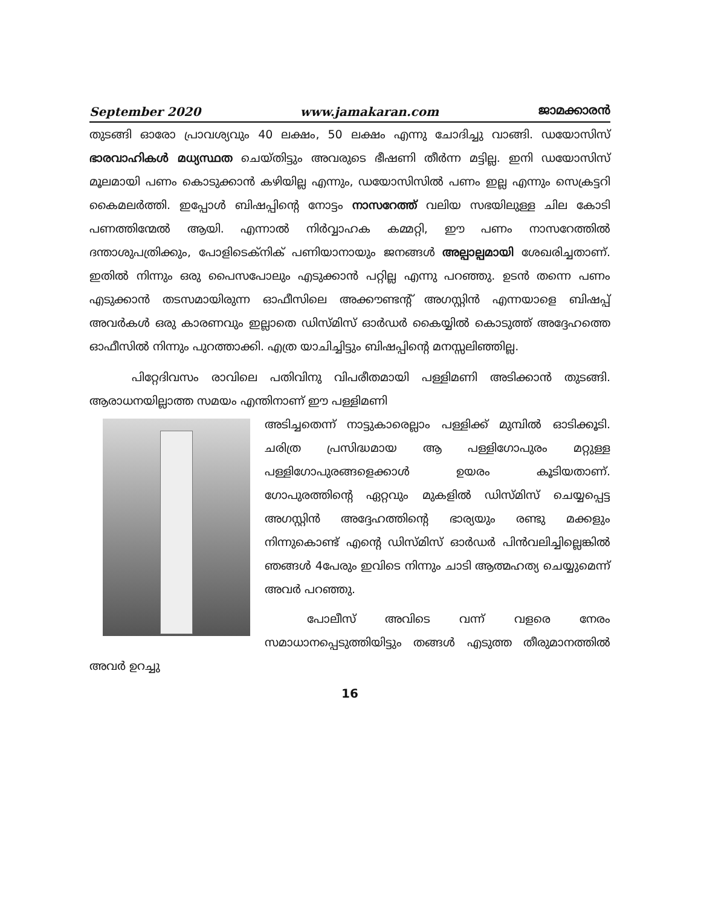September 2020 www.jamakaran.com ജാമക്കാരൻ
തുടങ്ങി ഓരോ പ്രാവശ്യവും 40 ലക്ഷം, 50 ലക്ഷം എന്നു ചോദിച്ചു വാങ്ങി. ഡയോസിസ് ഭാരവാഹികൾ മധ്യസ്ഥത ചെയ്തിട്ടും അവരുടെ ഭീഷണി തീർന്ന മട്ടില്ല. ഇനി ഡയോസിസ് മൂലമായി പണം കൊടുക്കാൻ കഴിയില്ല എന്നും, ഡയോസിസിൽ പണം ഇല്ല എന്നും സെക്രട്ടറി കൈമലർത്തി. ഇപ്പോൾ ബിഷപ്പിന്റെ നോട്ടം നാസറേത്ത് വലിയ സഭയിലുള്ള ചില കോടി പണത്തിന്മേൽ ആയി. എന്നാൽ നിർവ്വാഹക കമ്മറ്റി, ഈ പണം നാസറേത്തിൽ ദന്താശുപത്രിക്കും, പോളിടെക്നിക് പണിയാനായും ജനങ്ങൾ അല്പാല്പമായി ശേഖരിച്ചതാണ്. ഇതിൽ നിന്നും ഒരു പൈസപോലും എടുക്കാൻ പറ്റില്ല എന്നു പറഞ്ഞു. ഉടൻ തന്നെ പണം എടുക്കാൻ തടസമായിരുന്ന ഓഫീസിലെ അക്കൗണ്ടന്റ് അഗസ്റ്റിൻ എന്നയാളെ ബിഷപ്പ് അവർകൾ ഒരു കാരണവും ഇല്ലാതെ ഡിസ്മിസ് ഓർഡർ കൈയ്യിൽ കൊടുത്ത് അദ്ദേഹത്തെ ഓഫീസിൽ നിന്നും പുറത്താക്കി. എത്ര യാചിച്ചിട്ടും ബിഷപ്പിന്റെ മനസ്സലിഞ്ഞില്ല.
പിറ്റേദിവസം രാവിലെ പതിവിനു വിപരീതമായി പള്ളിമണി അടിക്കാൻ തുടങ്ങി. ആരാധനയില്ലാത്ത സമയം എന്തിനാണ് ഈ പള്ളിമണി
അടിച്ചതെന്ന് നാട്ടുകാരെല്ലാം പള്ളിക്ക് മുമ്പിൽ ഓടിക്കൂടി. ചരിത്ര പ്രസിദ്ധമായ ആ പള്ളിഗോപുരം മറ്റുള്ള പള്ളിഗോപുരങ്ങളെക്കാൾ ഉയരം കൂടിയതാണ്. ഗോപുരത്തിന്റെ ഏറ്റവും മുകളിൽ ഡിസ്മിസ് ചെയ്യപ്പെട്ട അഗസ്റ്റിൻ അദ്ദേഹത്തിന്റെ ഭാര്യയും രണ്ടു മക്കളും നിന്നുകൊണ്ട് എന്റെ ഡിസ്മിസ് ഓർഡർ പിൻവലിച്ചില്ലെങ്കിൽ ഞങ്ങൾ 4പേരും ഇവിടെ നിന്നും ചാടി ആത്മഹത്യ ചെയ്യുമെന്ന് അവർ പറഞ്ഞു.
പോലീസ് അവിടെ വന്ന് വളരെ നേരം സമാധാനപ്പെടുത്തിയിട്ടും തങ്ങൾ എടുത്ത തീരുമാനത്തിൽ അവർ ഉറച്ചു
16